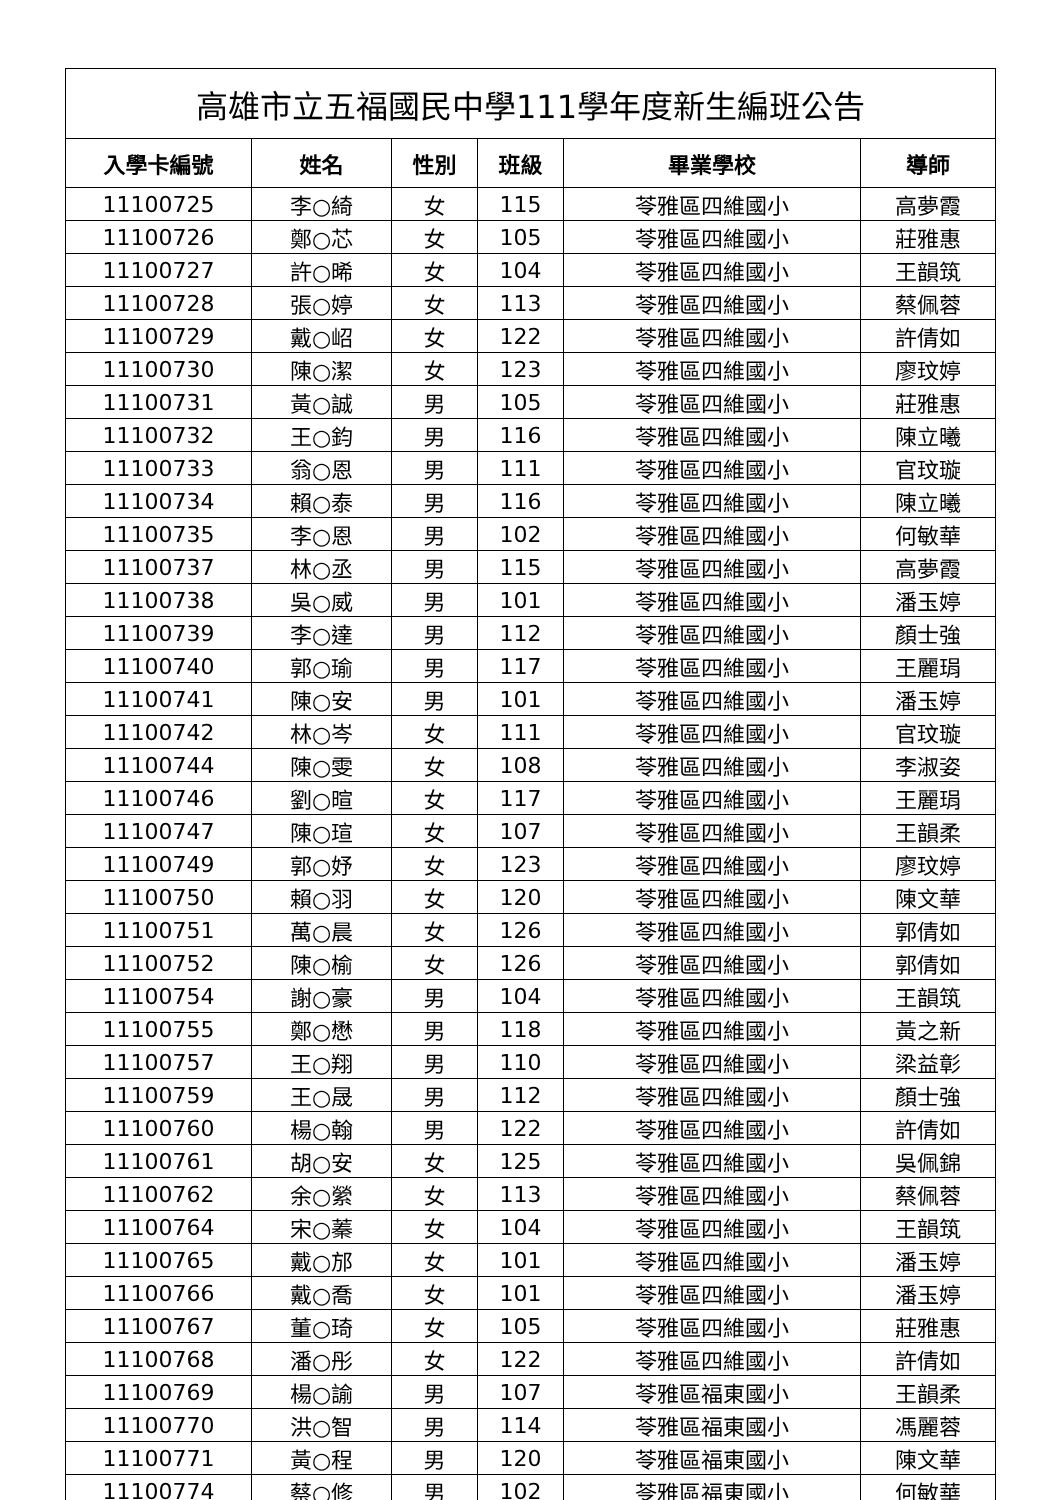| 高雄市立五福國民中學111學年度新生編班公告 | | | | | |
| 入學卡編號 | 姓名 | 性別 | 班級 | 畢業學校 | 導師 |
| 11100725 | 李○綺 | 女 | 115 | 苓雅區四維國小 | 高夢霞 |
| 11100726 | 鄭○芯 | 女 | 105 | 苓雅區四維國小 | 莊雅惠 |
| 11100727 | 許○晞 | 女 | 104 | 苓雅區四維國小 | 王韻筑 |
| 11100728 | 張○婷 | 女 | 113 | 苓雅區四維國小 | 蔡佩蓉 |
| 11100729 | 戴○岹 | 女 | 122 | 苓雅區四維國小 | 許倩如 |
| 11100730 | 陳○潔 | 女 | 123 | 苓雅區四維國小 | 廖玟婷 |
| 11100731 | 黃○誠 | 男 | 105 | 苓雅區四維國小 | 莊雅惠 |
| 11100732 | 王○鈞 | 男 | 116 | 苓雅區四維國小 | 陳立曦 |
| 11100733 | 翁○恩 | 男 | 111 | 苓雅區四維國小 | 官玟璇 |
| 11100734 | 賴○泰 | 男 | 116 | 苓雅區四維國小 | 陳立曦 |
| 11100735 | 李○恩 | 男 | 102 | 苓雅區四維國小 | 何敏華 |
| 11100737 | 林○丞 | 男 | 115 | 苓雅區四維國小 | 高夢霞 |
| 11100738 | 吳○威 | 男 | 101 | 苓雅區四維國小 | 潘玉婷 |
| 11100739 | 李○達 | 男 | 112 | 苓雅區四維國小 | 顏士強 |
| 11100740 | 郭○瑜 | 男 | 117 | 苓雅區四維國小 | 王麗琄 |
| 11100741 | 陳○安 | 男 | 101 | 苓雅區四維國小 | 潘玉婷 |
| 11100742 | 林○岑 | 女 | 111 | 苓雅區四維國小 | 官玟璇 |
| 11100744 | 陳○雯 | 女 | 108 | 苓雅區四維國小 | 李淑姿 |
| 11100746 | 劉○暄 | 女 | 117 | 苓雅區四維國小 | 王麗琄 |
| 11100747 | 陳○瑄 | 女 | 107 | 苓雅區四維國小 | 王韻柔 |
| 11100749 | 郭○妤 | 女 | 123 | 苓雅區四維國小 | 廖玟婷 |
| 11100750 | 賴○羽 | 女 | 120 | 苓雅區四維國小 | 陳文華 |
| 11100751 | 萬○晨 | 女 | 126 | 苓雅區四維國小 | 郭倩如 |
| 11100752 | 陳○榆 | 女 | 126 | 苓雅區四維國小 | 郭倩如 |
| 11100754 | 謝○豪 | 男 | 104 | 苓雅區四維國小 | 王韻筑 |
| 11100755 | 鄭○懋 | 男 | 118 | 苓雅區四維國小 | 黃之新 |
| 11100757 | 王○翔 | 男 | 110 | 苓雅區四維國小 | 梁益彰 |
| 11100759 | 王○晟 | 男 | 112 | 苓雅區四維國小 | 顏士強 |
| 11100760 | 楊○翰 | 男 | 122 | 苓雅區四維國小 | 許倩如 |
| 11100761 | 胡○安 | 女 | 125 | 苓雅區四維國小 | 吳佩錦 |
| 11100762 | 余○縈 | 女 | 113 | 苓雅區四維國小 | 蔡佩蓉 |
| 11100764 | 宋○蓁 | 女 | 104 | 苓雅區四維國小 | 王韻筑 |
| 11100765 | 戴○邡 | 女 | 101 | 苓雅區四維國小 | 潘玉婷 |
| 11100766 | 戴○喬 | 女 | 101 | 苓雅區四維國小 | 潘玉婷 |
| 11100767 | 董○琦 | 女 | 105 | 苓雅區四維國小 | 莊雅惠 |
| 11100768 | 潘○彤 | 女 | 122 | 苓雅區四維國小 | 許倩如 |
| 11100769 | 楊○諭 | 男 | 107 | 苓雅區福東國小 | 王韻柔 |
| 11100770 | 洪○智 | 男 | 114 | 苓雅區福東國小 | 馮麗蓉 |
| 11100771 | 黃○程 | 男 | 120 | 苓雅區福東國小 | 陳文華 |
| 11100774 | 蔡○修 | 男 | 102 | 苓雅區福東國小 | 何敏華 |